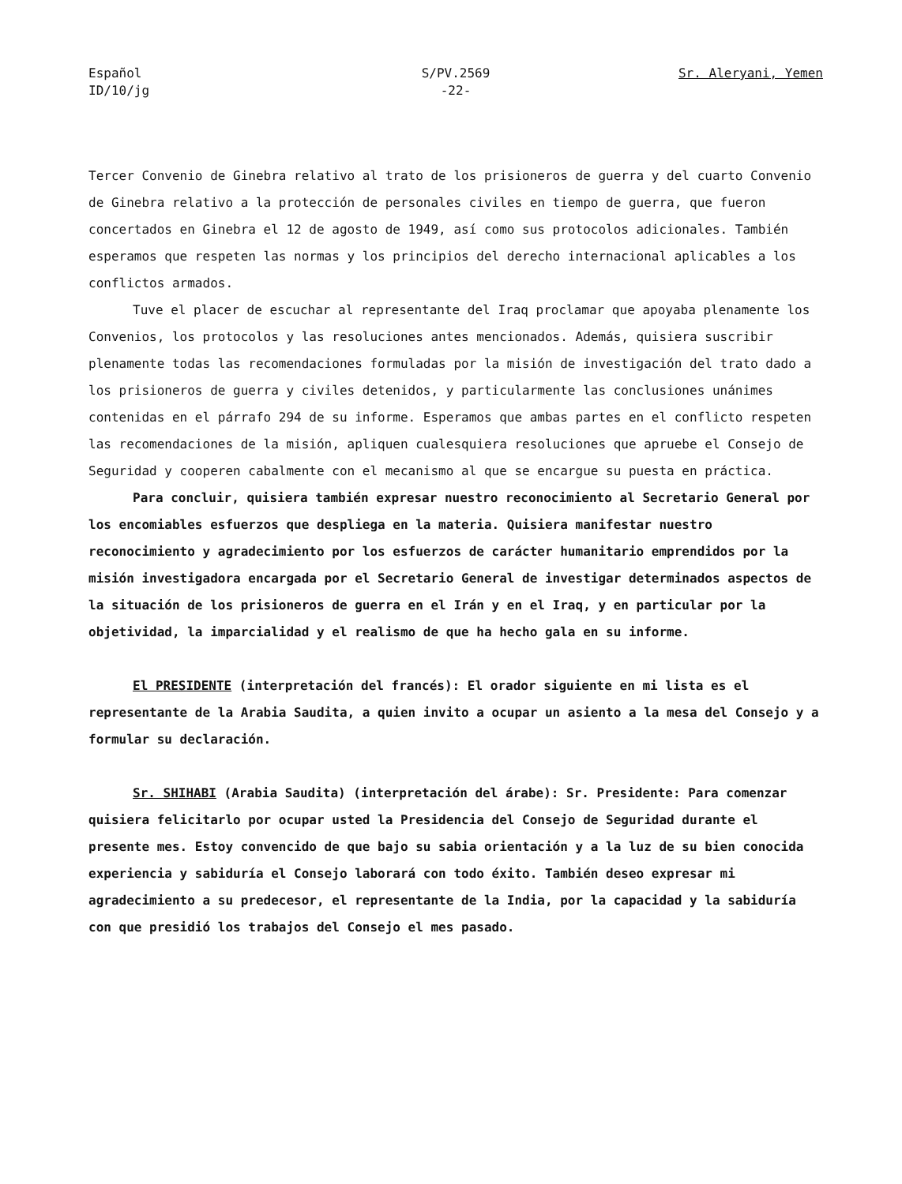Español
ID/10/jg
S/PV.2569
-22-
Sr. Aleryani, Yemen
Tercer Convenio de Ginebra relativo al trato de los prisioneros de guerra y del cuarto Convenio de Ginebra relativo a la protección de personales civiles en tiempo de guerra, que fueron concertados en Ginebra el 12 de agosto de 1949, así como sus protocolos adicionales. También esperamos que respeten las normas y los principios del derecho internacional aplicables a los conflictos armados.
Tuve el placer de escuchar al representante del Iraq proclamar que apoyaba plenamente los Convenios, los protocolos y las resoluciones antes mencionados. Además, quisiera suscribir plenamente todas las recomendaciones formuladas por la misión de investigación del trato dado a los prisioneros de guerra y civiles detenidos, y particularmente las conclusiones unánimes contenidas en el párrafo 294 de su informe. Esperamos que ambas partes en el conflicto respeten las recomendaciones de la misión, apliquen cualesquiera resoluciones que apruebe el Consejo de Seguridad y cooperen cabalmente con el mecanismo al que se encargue su puesta en práctica.
Para concluir, quisiera también expresar nuestro reconocimiento al Secretario General por los encomiables esfuerzos que despliega en la materia. Quisiera manifestar nuestro reconocimiento y agradecimiento por los esfuerzos de carácter humanitario emprendidos por la misión investigadora encargada por el Secretario General de investigar determinados aspectos de la situación de los prisioneros de guerra en el Irán y en el Iraq, y en particular por la objetividad, la imparcialidad y el realismo de que ha hecho gala en su informe.
El PRESIDENTE (interpretación del francés): El orador siguiente en mi lista es el representante de la Arabia Saudita, a quien invito a ocupar un asiento a la mesa del Consejo y a formular su declaración.
Sr. SHIHABI (Arabia Saudita) (interpretación del árabe): Sr. Presidente: Para comenzar quisiera felicitarlo por ocupar usted la Presidencia del Consejo de Seguridad durante el presente mes. Estoy convencido de que bajo su sabia orientación y a la luz de su bien conocida experiencia y sabiduría el Consejo laborará con todo éxito. También deseo expresar mi agradecimiento a su predecesor, el representante de la India, por la capacidad y la sabiduría con que presidió los trabajos del Consejo el mes pasado.